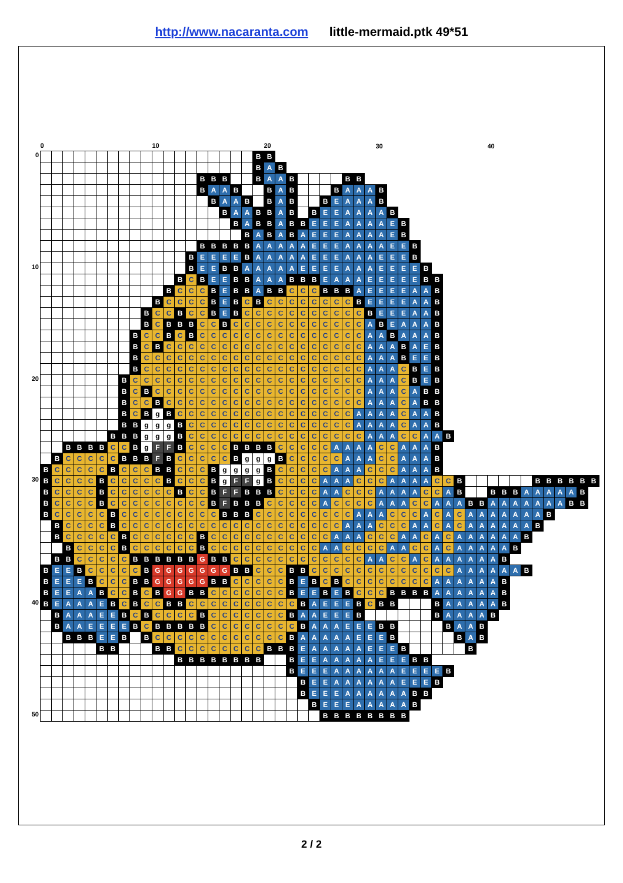http://www.nacaranta.com little-mermaid.ptk 49*51
| | 0 | | | | | | | | | | 10 | | | | | | | | | | 20 | | | | | | | | | | 30 | | | | | | | | | | 40 | | | | | | | | | |
| 0 | | | | | | | | | | | | | | | | | | | | B | B | | | | | | | | | | | | | | | | | | | | | | | | | | | | | |
| | | | | | | | | | | | | | | | | | | | | B | A | B | | | | | | | | | | | | | | | | | | | | | | | | | | | | |
| | | | | | | | | | | | | | | | B | B | B | | | B | A | A | B | | | | | B | B | | | | | | | | | | | | | | | | | | | | | |
| | | | | | | | | | | | | | | | B | A | A | B | | | B | A | B | | | | B | A | A | A | B | | | | | | | | | | | | | | | | | | | |
| | | | | | | | | | | | | | | | | B | A | A | B | | B | A | B | | | B | E | A | A | A | B | | | | | | | | | | | | | | | | | | | |
| | | | | | | | | | | | | | | | | | B | A | A | B | B | A | B | | B | E | E | A | A | A | A | B | | | | | | | | | | | | | | | | | | |
| | | | | | | | | | | | | | | | | | | B | A | B | B | A | B | B | E | E | E | A | A | A | A | E | B | | | | | | | | | | | | | | | | | |
| | | | | | | | | | | | | | | | | | | | B | A | B | A | B | A | E | E | E | A | A | A | A | E | B | | | | | | | | | | | | | | | | | |
| | | | | | | | | | | | | | | | B | B | B | B | B | A | A | A | A | A | E | E | E | A | A | A | A | E | E | B | | | | | | | | | | | | | | | | |
| | | | | | | | | | | | | | | B | E | E | E | E | B | A | A | A | A | A | E | E | E | A | A | A | E | E | E | B | | | | | | | | | | | | | | | | |
| 10 | | | | | | | | | | | | | | B | E | E | B | B | A | A | A | A | A | E | E | E | E | A | A | A | E | E | E | E | B | | | | | | | | | | | | | | | |
| | | | | | | | | | | | | | B | C | B | E | E | B | B | A | A | A | B | B | B | E | A | A | A | E | E | E | E | E | B | B | | | | | | | | | | | | | | |
| | | | | | | | | | | | | B | C | C | C | B | E | B | B | A | B | B | C | C | C | B | B | B | A | E | E | E | E | A | A | B | | | | | | | | | | | | | | |
| | | | | | | | | | | | B | C | C | C | C | B | E | B | C | B | C | C | C | C | C | C | C | C | B | E | E | E | E | A | A | B | | | | | | | | | | | | | | |
| | | | | | | | | | | B | C | C | B | C | C | B | E | B | C | C | C | C | C | C | C | C | C | C | C | B | E | E | E | A | A | B | | | | | | | | | | | | | | |
| | | | | | | | | | | B | C | B | B | B | C | C | B | C | C | C | C | C | C | C | C | C | C | C | C | A | B | E | A | A | A | B | | | | | | | | | | | | | | |
| | | | | | | | | | B | C | C | B | C | B | C | C | C | C | C | C | C | C | C | C | C | C | C | C | C | A | A | B | A | A | A | B | | | | | | | | | | | | | | |
| | | | | | | | | | B | C | B | C | C | C | C | C | C | C | C | C | C | C | C | C | C | C | C | C | C | A | A | A | B | A | E | B | | | | | | | | | | | | | | |
| | | | | | | | | | B | C | C | C | C | C | C | C | C | C | C | C | C | C | C | C | C | C | C | C | C | A | A | A | B | E | E | B | | | | | | | | | | | | | | |
| | | | | | | | | | B | C | C | C | C | C | C | C | C | C | C | C | C | C | C | C | C | C | C | C | C | A | A | A | C | B | E | B | | | | | | | | | | | | | | |
| 20 | | | | | | | | B | C | C | C | C | C | C | C | C | C | C | C | C | C | C | C | C | C | C | C | C | C | A | A | A | C | B | E | B | | | | | | | | | | | | | | |
| | | | | | | | | B | C | B | C | C | C | C | C | C | C | C | C | C | C | C | C | C | C | C | C | C | C | A | A | A | C | A | B | B | | | | | | | | | | | | | | |
| | | | | | | | | B | C | C | B | C | C | C | C | C | C | C | C | C | C | C | C | C | C | C | C | C | C | A | A | A | C | A | B | B | | | | | | | | | | | | | | |
| | | | | | | | | B | C | B | g | B | C | C | C | C | C | C | C | C | C | C | C | C | C | C | C | C | A | A | A | A | C | A | A | B | | | | | | | | | | | | | | |
| | | | | | | | | B | B | g | g | g | B | C | C | C | C | C | C | C | C | C | C | C | C | C | C | C | A | A | A | A | C | A | A | B | | | | | | | | | | | | | | |
| | | | | | | | B | B | B | g | g | g | B | C | C | C | C | C | C | C | C | C | C | C | C | C | C | C | C | A | A | A | C | C | A | A | B | | | | | | | | | | | | | |
| | | | B | B | B | B | C | C | B | g | F | F | B | C | C | C | C | B | B | B | B | C | C | C | C | C | A | A | A | A | C | C | A | A | A | B | | | | | | | | | | | | | | |
| | | B | C | C | C | C | C | B | B | B | F | B | C | C | C | C | C | B | g | g | g | B | C | C | C | C | C | A | A | A | C | C | A | A | A | B | | | | | | | | | | | | | | |
| | B | C | C | C | C | C | B | C | C | C | B | B | C | C | C | B | g | g | g | g | B | C | C | C | C | C | A | A | A | C | C | C | A | A | A | B | | | | | | | | | | | | | | |
| 30 | B | C | C | C | C | B | C | C | C | C | C | B | C | C | C | B | g | F | F | g | B | C | C | C | C | A | A | A | C | C | C | A | A | A | A | C | C | B | | | | | | | B | B | B | B | B | B |
| | B | C | C | C | C | B | C | C | C | C | C | C | B | C | C | B | F | F | B | B | B | C | C | C | C | A | A | C | C | C | A | A | A | A | C | C | A | B | | | B | B | B | A | A | A | A | A | B | |
| | B | C | C | C | C | B | C | C | C | C | C | C | C | C | C | B | F | B | B | B | C | C | C | C | C | A | C | C | C | C | A | A | A | C | C | A | A | A | B | B | A | A | A | A | A | A | A | B | B | |
| | B | C | C | C | C | C | B | C | C | C | C | C | C | C | C | C | B | B | B | C | C | C | C | C | C | C | C | C | A | A | A | C | C | C | A | C | A | C | A | A | A | A | A | A | A | B | | | | |
| | | B | C | C | C | C | B | C | C | C | C | C | C | C | C | C | C | C | C | C | C | C | C | C | C | C | C | A | A | A | C | C | C | A | A | C | A | C | A | A | A | A | A | A | B | | | | | |
| | | B | C | C | C | C | C | B | C | C | C | C | C | C | B | C | C | C | C | C | C | C | C | C | C | C | A | A | A | C | C | C | A | A | C | A | C | A | A | A | A | A | A | B | | | | | | |
| | | | B | C | C | C | C | B | C | C | C | C | C | C | B | C | C | C | C | C | C | C | C | C | C | A | A | C | C | C | C | A | A | C | C | A | C | A | A | A | A | A | B | | | | | | | |
| | | B | B | C | C | C | C | C | B | B | B | B | B | B | G | B | B | C | C | C | C | C | C | C | C | C | C | C | C | A | A | C | C | A | C | A | A | A | A | A | A | B | | | | | | | | |
| | B | E | E | B | C | C | C | C | C | B | G | G | G | G | G | G | G | B | B | C | C | C | B | B | C | C | C | C | C | C | C | C | C | C | C | C | C | A | A | A | A | A | A | B | | | | | | |
| | B | E | E | E | B | C | C | C | B | B | G | G | G | G | G | B | B | C | C | C | C | C | B | E | B | C | B | C | C | C | C | C | C | C | C | A | A | A | A | A | A | B | | | | | | | | |
| | B | E | E | A | A | B | C | C | B | C | B | G | G | B | B | C | C | C | C | C | C | C | B | E | E | B | E | B | C | C | C | B | B | B | B | A | A | A | A | A | A | B | | | | | | | | |
| 40 | B | E | A | A | A | E | B | C | B | C | C | B | B | C | C | C | C | C | C | C | C | C | C | B | A | E | E | E | B | C | B | B | | | | B | A | A | A | A | A | B | | | | | | | | |
| | | B | A | A | A | E | E | B | C | B | C | C | C | C | B | C | C | C | C | C | C | C | B | A | A | E | E | E | B | | | | | | | B | A | A | A | A | B | | | | | | | | | |
| | | B | A | A | E | E | E | E | B | C | B | B | B | B | B | C | C | C | C | C | C | C | C | B | A | A | A | E | E | E | B | B | | | | | B | A | A | B | | | | | | | | | | |
| | | | B | B | B | E | E | B | | B | C | C | C | C | C | C | C | C | C | C | C | C | B | A | A | A | A | A | E | E | E | B | | | | | | B | A | B | | | | | | | | | | |
| | | | | | | B | B | | | | B | B | C | C | C | C | C | C | C | C | B | B | B | E | A | A | A | A | A | E | E | E | B | | | | | | B | | | | | | | | | | | |
| | | | | | | | | | | | | | B | B | B | B | B | B | B | B | | | B | E | E | A | A | A | A | A | E | E | E | B | B | | | | | | | | | | | | | | | |
| | | | | | | | | | | | | | | | | | | | | | | | B | E | E | E | A | A | A | A | A | A | E | E | E | E | B | | | | | | | | | | | | | |
| | | | | | | | | | | | | | | | | | | | | | | | | B | E | E | A | A | A | A | A | A | E | E | E | B | | | | | | | | | | | | | | |
| | | | | | | | | | | | | | | | | | | | | | | | | B | E | E | E | A | A | A | A | A | A | B | B | | | | | | | | | | | | | | | |
| | | | | | | | | | | | | | | | | | | | | | | | | | B | E | E | E | A | A | A | A | A | B | | | | | | | | | | | | | | | | |
| 50 | | | | | | | | | | | | | | | | | | | | | | | | | | B | B | B | B | B | B | B | B | | | | | | | | | | | | | | | | | |
2 / 2